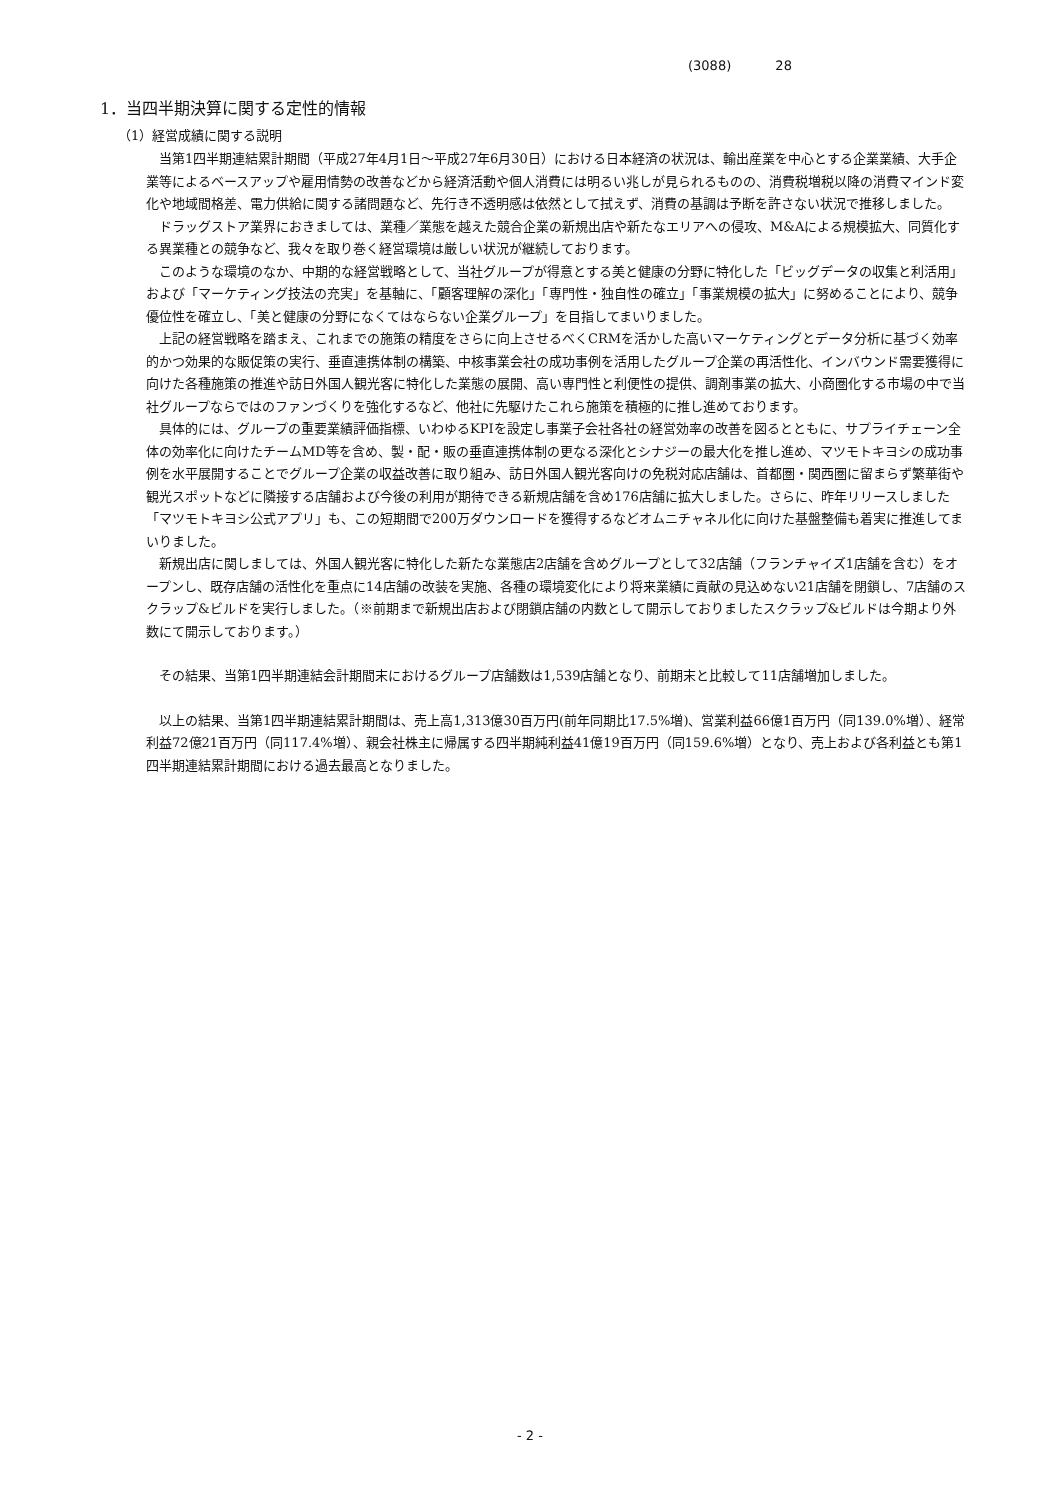(3088) 28
1．当四半期決算に関する定性的情報
（1）経営成績に関する説明
当第1四半期連結累計期間（平成27年4月1日～平成27年6月30日）における日本経済の状況は、輸出産業を中心とする企業業績、大手企業等によるベースアップや雇用情勢の改善などから経済活動や個人消費には明るい兆しが見られるものの、消費税増税以降の消費マインド変化や地域間格差、電力供給に関する諸問題など、先行き不透明感は依然として拭えず、消費の基調は予断を許さない状況で推移しました。
ドラッグストア業界におきましては、業種／業態を越えた競合企業の新規出店や新たなエリアへの侵攻、M&Aによる規模拡大、同質化する異業種との競争など、我々を取り巻く経営環境は厳しい状況が継続しております。
このような環境のなか、中期的な経営戦略として、当社グループが得意とする美と健康の分野に特化した「ビッグデータの収集と利活用」および「マーケティング技法の充実」を基軸に、「顧客理解の深化」「専門性・独自性の確立」「事業規模の拡大」に努めることにより、競争優位性を確立し、「美と健康の分野になくてはならない企業グループ」を目指してまいりました。
上記の経営戦略を踏まえ、これまでの施策の精度をさらに向上させるべくCRMを活かした高いマーケティングとデータ分析に基づく効率的かつ効果的な販促策の実行、垂直連携体制の構築、中核事業会社の成功事例を活用したグループ企業の再活性化、インバウンド需要獲得に向けた各種施策の推進や訪日外国人観光客に特化した業態の展開、高い専門性と利便性の提供、調剤事業の拡大、小商圏化する市場の中で当社グループならではのファンづくりを強化するなど、他社に先駆けたこれら施策を積極的に推し進めております。
具体的には、グループの重要業績評価指標、いわゆるKPIを設定し事業子会社各社の経営効率の改善を図るとともに、サプライチェーン全体の効率化に向けたチームMD等を含め、製・配・販の垂直連携体制の更なる深化とシナジーの最大化を推し進め、マツモトキヨシの成功事例を水平展開することでグループ企業の収益改善に取り組み、訪日外国人観光客向けの免税対応店舗は、首都圏・関西圏に留まらず繁華街や観光スポットなどに隣接する店舗および今後の利用が期待できる新規店舗を含め176店舗に拡大しました。さらに、昨年リリースしました「マツモトキヨシ公式アプリ」も、この短期間で200万ダウンロードを獲得するなどオムニチャネル化に向けた基盤整備も着実に推進してまいりました。
新規出店に関しましては、外国人観光客に特化した新たな業態店2店舗を含めグループとして32店舗（フランチャイズ1店舗を含む）をオープンし、既存店舗の活性化を重点に14店舗の改装を実施、各種の環境変化により将来業績に貢献の見込めない21店舗を閉鎖し、7店舗のスクラップ&ビルドを実行しました。（※前期まで新規出店および閉鎖店舗の内数として開示しておりましたスクラップ&ビルドは今期より外数にて開示しております。）
その結果、当第1四半期連結会計期間末におけるグループ店舗数は1,539店舗となり、前期末と比較して11店舗増加しました。
以上の結果、当第1四半期連結累計期間は、売上高1,313億30百万円(前年同期比17.5%増)、営業利益66億1百万円（同139.0%増）、経常利益72億21百万円（同117.4%増）、親会社株主に帰属する四半期純利益41億19百万円（同159.6%増）となり、売上および各利益とも第1四半期連結累計期間における過去最高となりました。
- 2 -